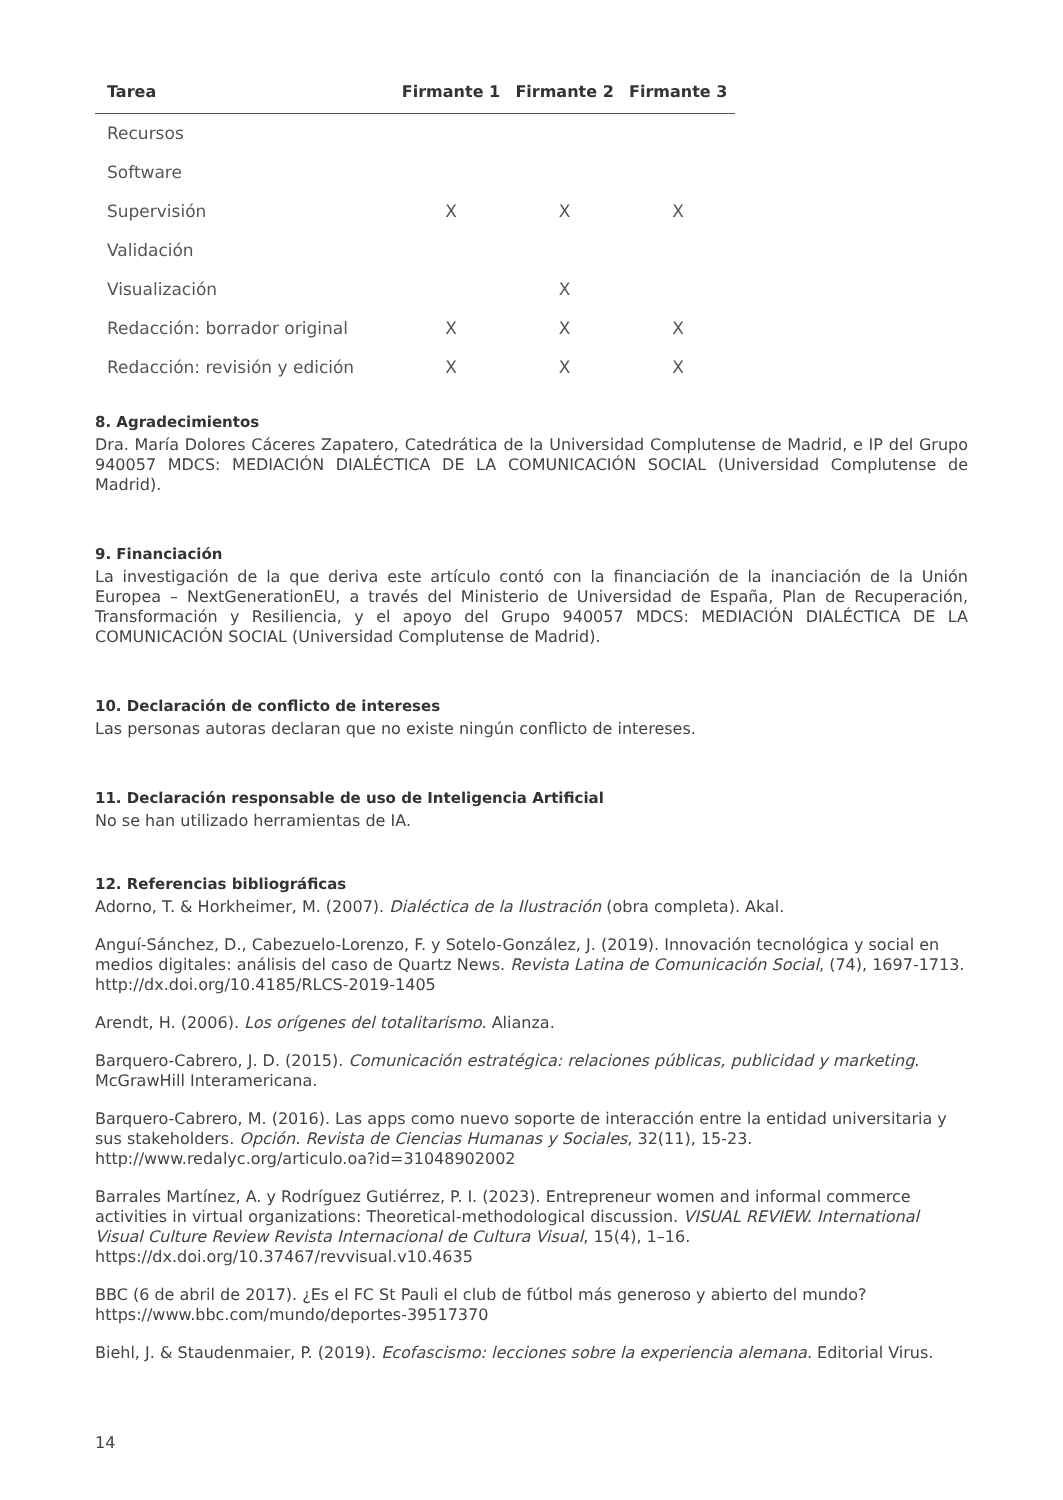| Tarea | Firmante 1 | Firmante 2 | Firmante 3 |
| --- | --- | --- | --- |
| Recursos | | | |
| Software | | | |
| Supervisión | X | X | X |
| Validación | | | |
| Visualización | | X | |
| Redacción: borrador original | X | X | X |
| Redacción: revisión y edición | X | X | X |
8. Agradecimientos
Dra. María Dolores Cáceres Zapatero, Catedrática de la Universidad Complutense de Madrid, e IP del Grupo 940057 MDCS: MEDIACIÓN DIALÉCTICA DE LA COMUNICACIÓN SOCIAL (Universidad Complutense de Madrid).
9. Financiación
La investigación de la que deriva este artículo contó con la financiación de la inanciación de la Unión Europea – NextGenerationEU, a través del Ministerio de Universidad de España, Plan de Recuperación, Transformación y Resiliencia, y el apoyo del Grupo 940057 MDCS: MEDIACIÓN DIALÉCTICA DE LA COMUNICACIÓN SOCIAL (Universidad Complutense de Madrid).
10. Declaración de conflicto de intereses
Las personas autoras declaran que no existe ningún conflicto de intereses.
11. Declaración responsable de uso de Inteligencia Artificial
No se han utilizado herramientas de IA.
12. Referencias bibliográficas
Adorno, T. & Horkheimer, M. (2007). Dialéctica de la Ilustración (obra completa). Akal.
Anguí-Sánchez, D., Cabezuelo-Lorenzo, F. y Sotelo-González, J. (2019). Innovación tecnológica y social en medios digitales: análisis del caso de Quartz News. Revista Latina de Comunicación Social, (74), 1697-1713. http://dx.doi.org/10.4185/RLCS-2019-1405
Arendt, H. (2006). Los orígenes del totalitarismo. Alianza.
Barquero-Cabrero, J. D. (2015). Comunicación estratégica: relaciones públicas, publicidad y marketing. McGrawHill Interamericana.
Barquero-Cabrero, M. (2016). Las apps como nuevo soporte de interacción entre la entidad universitaria y sus stakeholders. Opción. Revista de Ciencias Humanas y Sociales, 32(11), 15-23. http://www.redalyc.org/articulo.oa?id=31048902002
Barrales Martínez, A. y Rodríguez Gutiérrez, P. I. (2023). Entrepreneur women and informal commerce activities in virtual organizations: Theoretical-methodological discussion. VISUAL REVIEW. International Visual Culture Review Revista Internacional de Cultura Visual, 15(4), 1–16. https://dx.doi.org/10.37467/revvisual.v10.4635
BBC (6 de abril de 2017). ¿Es el FC St Pauli el club de fútbol más generoso y abierto del mundo? https://www.bbc.com/mundo/deportes-39517370
Biehl, J. & Staudenmaier, P. (2019). Ecofascismo: lecciones sobre la experiencia alemana. Editorial Virus.
14